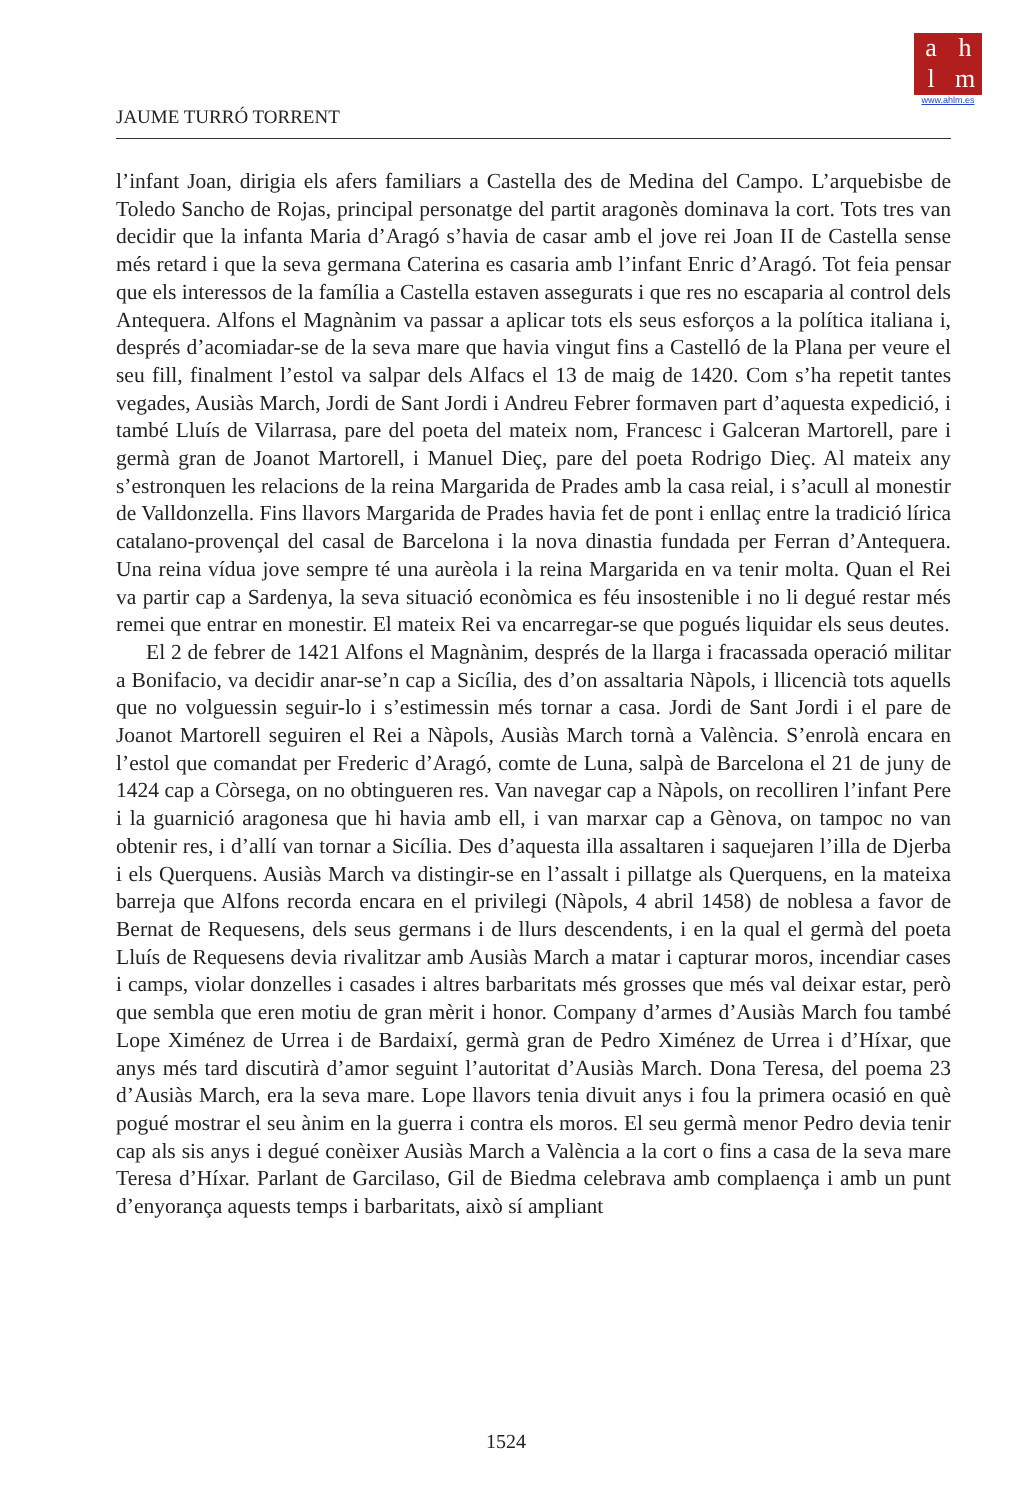ahlm
www.ahlm.es
JAUME TURRÓ TORRENT
l’infant Joan, dirigia els afers familiars a Castella des de Medina del Campo. L’arquebisbe de Toledo Sancho de Rojas, principal personatge del partit aragonès dominava la cort. Tots tres van decidir que la infanta Maria d’Aragó s’havia de casar amb el jove rei Joan II de Castella sense més retard i que la seva germana Caterina es casaria amb l’infant Enric d’Aragó. Tot feia pensar que els interessos de la família a Castella estaven assegurats i que res no escaparia al control dels Antequera. Alfons el Magnànim va passar a aplicar tots els seus esforços a la política italiana i, després d’acomiadar-se de la seva mare que havia vingut fins a Castelló de la Plana per veure el seu fill, finalment l’estol va salpar dels Alfacs el 13 de maig de 1420. Com s’ha repetit tantes vegades, Ausiàs March, Jordi de Sant Jordi i Andreu Febrer formaven part d’aquesta expedició, i també Lluís de Vilarrasa, pare del poeta del mateix nom, Francesc i Galceran Martorell, pare i germà gran de Joanot Martorell, i Manuel Dieç, pare del poeta Rodrigo Dieç. Al mateix any s’estronquen les relacions de la reina Margarida de Prades amb la casa reial, i s’acull al monestir de Valldonzella. Fins llavors Margarida de Prades havia fet de pont i enllaç entre la tradició lírica catalano-provençal del casal de Barcelona i la nova dinastia fundada per Ferran d’Antequera. Una reina vídua jove sempre té una aurèola i la reina Margarida en va tenir molta. Quan el Rei va partir cap a Sardenya, la seva situació econòmica es féu insostenible i no li degué restar més remei que entrar en monestir. El mateix Rei va encarregar-se que pogués liquidar els seus deutes.
El 2 de febrer de 1421 Alfons el Magnànim, després de la llarga i fracassada operació militar a Bonifacio, va decidir anar-se’n cap a Sicília, des d’on assaltaria Nàpols, i llicencià tots aquells que no volguessin seguir-lo i s’estimessin més tornar a casa. Jordi de Sant Jordi i el pare de Joanot Martorell seguiren el Rei a Nàpols, Ausiàs March tornà a València. S’enrolà encara en l’estol que comandat per Frederic d’Aragó, comte de Luna, salpà de Barcelona el 21 de juny de 1424 cap a Còrsega, on no obtingueren res. Van navegar cap a Nàpols, on recolliren l’infant Pere i la guarnició aragonesa que hi havia amb ell, i van marxar cap a Gènova, on tampoc no van obtenir res, i d’allí van tornar a Sicília. Des d’aquesta illa assaltaren i saquejaren l’illa de Djerba i els Querquens. Ausiàs March va distingir-se en l’assalt i pillatge als Querquens, en la mateixa barreja que Alfons recorda encara en el privilegi (Nàpols, 4 abril 1458) de noblesa a favor de Bernat de Requesens, dels seus germans i de llurs descendents, i en la qual el germà del poeta Lluís de Requesens devia rivalitzar amb Ausiàs March a matar i capturar moros, incendiar cases i camps, violar donzelles i casades i altres barbaritats més grosses que més val deixar estar, però que sembla que eren motiu de gran mèrit i honor. Company d’armes d’Ausiàs March fou també Lope Ximénez de Urrea i de Bardaixí, germà gran de Pedro Ximénez de Urrea i d’Híxar, que anys més tard discutirà d’amor seguint l’autoritat d’Ausiàs March. Dona Teresa, del poema 23 d’Ausiàs March, era la seva mare. Lope llavors tenia divuit anys i fou la primera ocasió en què pogué mostrar el seu ànim en la guerra i contra els moros. El seu germà menor Pedro devia tenir cap als sis anys i degué conèixer Ausiàs March a València a la cort o fins a casa de la seva mare Teresa d’Híxar. Parlant de Garcilaso, Gil de Biedma celebrava amb complaença i amb un punt d’enyorança aquests temps i barbaritats, això sí ampliant
1524